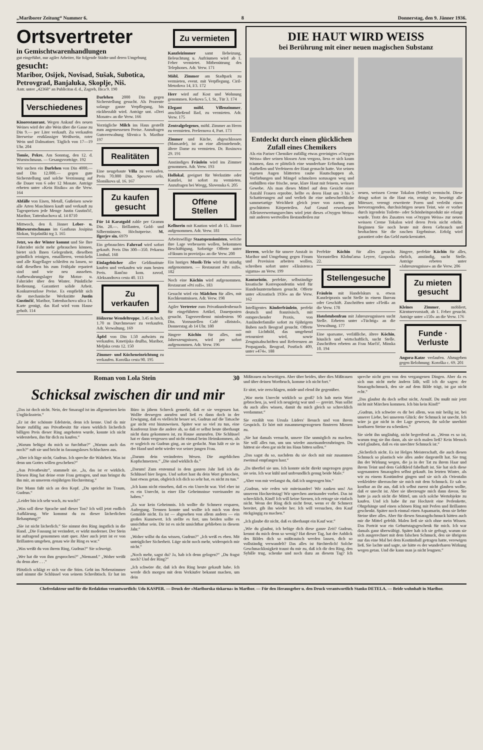„Mariborer Zeitung“ Nummer 6. 8 Donnerstag, den 9. Jänner 1936.
Ortsvertreter
in Gemischtwarenhandlungen
gut eingeführt, nur agiler Arbeiter, für folgende Städte und deren Umgebung gesucht:
Maribor, Osijek, Novisad, Sušak, Subotica, Petrovgrad, Banjaluka, Skoplje, Niš.
Antr. unter „42368“ an Publicitas d. d., Zagreb, Ilica 9. 190
Verschiedenes
Kinorestaurant. Wegen Ankauf des neuen Weines wird der alte Wein über die Gasse zu Din 9.— per Liter verkauft. Zu verkaufen literweise erstklassiger Weißwein, roter Wein und Dalmatiner. Täglich von 17—19 Uhr. 204
Tomše, Pekre. Am Sonntag, den 12. d. Wurstschmaus. — Gesangsvorträge. 192
Wir suchen ein Darlehen von Din 4000.— und Din 12.000.— gegen gute Sicherstellung und solche Verzinsung auf die Dauer von 6 oder 12 Monate. Anträge erbeten unter »Kein Risiko« an die Verw. 164
Abfälle von Eisen, Metall, Gußeisen sowie alle Arten Maschinen kauft und verkauft zu Tagespreisen jede Menge Justin Gustinčič, Maribor, Tattenbachova ul. 14 8710
Mittwoch, den 8. Jänner Leber- u. Blutwurstschmaus im Gasthaus Josipina Slokan, Vojašniški trg 3. 165
Jetzt, wo der Winter kommt und Sie Ihre Fahrräder nicht mehr gebrauchen können, bietet sich Ihnen Gelegenheit, dieselben gründlich reinigen, emaillieren, vernickeln und alle Kugellager schleifen zu lassen, so daß dieselben bis zum Frühjahr repariert sind und wie neu aussehen. Aufbewahrungslager für Motor- u. Fahrräder über den Winter. Pünktliche Bedienung. Garantiert solide Arbeit. Konkurrenzlose Preise. Es empfiehlt sich die mechanische Werkstätte Justin Gustinčič, Maribor, Tattenbachova ulica 14. Karte genügt, das Rad wird vom Hause geholt. 114
Darlehen 2000 Din gegen Sicherstellung gesucht. Als Prozente solange ganze Verpflegung, bis rückbezahlt wird. Anträge unt. »Drei Monate« an die Verw. 166
Vorzügliche Milch ins Haus gestellt zum angemessenen Preise. Anzufragen Gutsverwaltung Slivnica b. Maribor 197
Realitäten
Eine neugebaute Villa zu verkaufen. Preis 70.000 Din. Spesovo selo, Slomškova ul. 16. 167
Zu kaufen gesucht
Für 14 Karatgold zahle per Gramm Din. 28.—. Brillanten, Gold- und Silbermünzen. Höchstpreise. M. Ilgerjev sin. 6979
Ein gebrauchtes Fahrrad wird sofort gekauft. Preis Din 300—350. Pekarna Limbuš. 168
Einlagebücher aller Geldinstitute kaufen und verkaufen wir zum besten Preis. Bančno kom. zavod, Aleksandrova cesta 40. 113
Zu verkaufen
Hölzerne Wendeltreppe, 3.45 m hoch, 1.70 m Durchmesser zu verkaufen. Adr. Verwaltung. 169
Äpfel von Din 1.50 aufwärts zu verkaufen. Kmetijska družba, Maribor, Meljska cesta 12. 150
Zimmer- und Kücheneinrichtung zu verkaufen. Koroška cesta 90. 195
Zu vermieten
Kanzleizimmer samt Beheizung, Beleuchtung u. Aufräumen wird ab 1. Feber vermietet. Mitbenützung des Telephones. Adr. Verw. 171
Möbl. Zimmer am Stadtpark zu vermieten, event. mit Verpflegung. Ciril-Metodova 14, I/3. 172
Herr wird auf Kost und Wohnung genommen. Krekova 5, I. St., Tür 3. 174
Elegant möbl. Villenzimmer, anschließend Bad, zu vermieten. Adr. Verw. 175
Zentralgelegenes, möbl. Zimmer an Herrn zu vermieten. Prešernova 4, Part. 173
Zimmer und Küche, abgeschlossen (Mansarde), ist an eine alleinstehende, ältere Dame zu vermieten. Dr. Rosinova 29. 191
Anständiges Fräulein wird ins Zimmer genommen. Adr. Verw. 193
Hollokal, geeignet für Werkstätte oder Kanzlei, ist sofort zu vermieten. Anzufragen bei Wregg, Slovenska 6. 205
Offene Stellen
Kellnerin mit Kaution wird ab 15. Jänner aufgenommen. Adr. Verw. 181
Arbeitswillige Staatspensionisten, welche ihre Lage verbessern wollen, bekommen Beschäftigung. Sofortige Offerte unter »Fiksum in provizija« an die Verw. 200
Ein lustiges Musik-Trio wird für ständig aufgenommen. — Restaurant »Pri roži«. 182
Noch eine Köchin wird aufgenommen. Restaurant »Pri roži«. 183
Gesucht wird ein Mädchen für alles, mit Kochkenntnissen. Adr. Verw. 198
Agiler Vertreter zum Privatkundenbesuch für eingeführten Artikel, Dauerposten gesucht. Tagesverdienst mindestens 90 Din. Vorzustellen Café »Bristol«, Donnerstag ab 14 Uhr. 180
Jüngere Köchin für alles, mit Jahreszeugnissen, wird per sofort aufgenommen. Adr. Verw. 196
DIE HAUT WIRD WEISS
bei Berührung mit einer neuen magischen Substanz
Entdeckt durch einen glücklichen Zufall eines Chemikers
Als ein Pariser Chemiker zufällig etwas gereinigtes »Oxygen Weiss« über seinen blossen Arm vergoss, liess er sich kaum träumen, dass er plötzlich eine wunderbare Erfindung zum Aufhellen und Verfeinern der Haut gemacht hatte. Vor seinen eigenen Augen blätterten rauhe Hautschuppen ab, Verfärbungen und Mängel schmolzen sozusagen weg und enthüllten eine frische, neue, klare Haut mit feinem, weissen Gewebe. Als man dieses Mittel auf dem Gesicht einer Anzahl Frauen erprobte, hellte es deren Haut um 3 bis 5 Schattierungen auf und verlieh ihr eine unbeschreibliche sammetartige Weichheit gleich jener von zarten, gut geschützten Körperteilen. Auf Grund erworbenen Alleinverwertungsrechtes wird jetzt dieses »Oxygen Weiss« mit anderen wertvollen Bestandteilen zur
neuen, weissen Creme Tokalon (fettfrei) vermischt. Diese dringt sofort in die Haut ein, reinigt sie, beseitigt alle Mitesser, verengt erweiterte Poren und verleiht einen hervorragenden, durchsichtigen neuen Teint, wie er vorher durch irgendein Toilette- oder Schönheitsprodukt nie erlangt wurde. Trotz des Zusatzes von »Oxygen Weiss« zur neuen weissen Creme Tokalon wird deren Preis nicht erhöht. Beginnen Sie noch heute mit deren Gebrauch und beobachten Sie die raschen Ergebnisse. Erfolg wird garantiert oder das Geld zurückerstattet.
Herren, welche für unsere Anstalt in Maribor und Umgebung gegen Fixum und Provision arbeiten wollen, schreiben sofort unter »Eksistenca sigurna« an Verw. 199
Kontoristin, perfekte, selbständige kroatische Korrespondentin wird für Handelsunternehmen gesucht. Offerte unter »Kroatisch 1936« an die Verw. 162
Intelligentes Kinderfräulein, perfekt deutsch und französisch, mit entsprechender Praxis, von Ausländerfamilie sofort zu 6jährigem Buben nach Beograd gesucht. Offerte mit Lichtbild, das umgehend retourniert wird, sowie Zeugnisabschriften und Referenzen an Propaganda, Beograd, Postfach 409, unter »474«. 188
Perfekte Köchin für alles gesucht. Vorzustellen Klobučarna Leyrer, Gosposka 22.
Stellengesuche
Fräulein mit Handelskurs u. etwas Kanzleipraxis sucht Stelle in einem Bureau oder Geschäft. Zuschriften unter »Fleiß« an die Verw. 178
Hotelstubenfrau mit Jahreszeugnissen sucht Stelle. Erbeten unter »Tüchtig« an die Verwaltung. 177
Eine sparsame, verläßliche, ältere Köchin, häuslich und wirtschaftlich, sucht Stelle. Zuschriften erbeten an Frau Marčič, Minska 10. 194
Jüngere, perfekte Köchin für alles, ehrlich, anständig, sucht Stelle. Anträge erbeten unter »Jahreszeugnisse« an die Verw. 206
Zu mieten gesucht
Kleines Zimmer, möbliert, Kärntnervorstadt, ab 1. Feber gesucht. Anträge unter »150« an die Verw. 176
Funde · Verluste
Angora-Katze verlaufen. Abzugeben gegen Belohnung: Koroška c. 69. 201
Roman von Lola Stein 30
Schicksal zwischen dir und mir
„Das ist doch nicht. Nein, der Smaragd ist im allgemeinen kein Unglücksstein.“
„Er ist der schönste Edelstein, denn ich kenne. Und da mir heute zufällig aus Privatbesitz für einen wirklich lächerlich billigen Preis dieser Ring angeboten wurde, konnte ich nicht widerstehen, ihn für dich zu kaufen.“
„Warum belügst du mich so furchtbar?“ „Warum auch das noch?“ ruft sie und bricht in fassungsloses Schluchzen aus.
„Aber ich lüge nicht, Gudrun. Ich spreche die Wahrheit. Was ist denn um Gottes willen geschehen?“
„Aus Privatbesitz“, stammelt sie. „Ja, das ist er wirklich. Diesen Ring hat deine erste Frau getragen, und nun bringst du ihn mir, an unserem einjährigen Hochzeitstag.“
Der Mann faßt sich an den Kopf. „Du sprichst im Traum, Gudrun.“
„Leider bin ich sehr wach, zu wach!“
„Was soll diese Sprache und dieser Ton? Ich will jetzt endlich Aufklärung. Wie kommst du zu dieser lächerlichen Behauptung?“
„Sie ist nicht lächerlich.“ Sie nimmt den Ring ängstlich in die Hand. „Die Fassung ist verändert, er wirkt moderner. Der Stein ist aufragend genommen statt quer. Aber auch jetzt ist er von Brillanten umgeben, genau wie ihr Ring es war.“
„Was weißt du von ihrem Ring, Gudrun?“ Sie schweigt.
„Wer hat dir von ihm gesprochen?“ „Niemand.“ „Woher weißt du denn aber . . .“
Plötzlich schlägt er sich vor die Stirn. Geht ins Nebenzimmer und nimmt die Schlüssel von seinem Schreibtisch. Er hat im Büro in jähem Schreck gemerkt, daß er sie vergessen hat. Wollte deswegen anrufen und ließ es dann doch in der Erwägung, daß es vielleicht besser sei, Gudrun auf die Tatsache gar nicht erst hinzuweisen. Später war so viel zu tun, eine Konferenz löste die andere ab, so daß er selbst heute überhaupt nicht dazu gekommen ist, zu Hause anzurufen. Die Schlüssel hat er dann vergessen und nicht einmal beim Heimkommen, als er sogleich zu Gudrun ging, an sie gedacht. Nun hält er sie in der Hand und steht wieder vor seiner jungen Frau.
„Darum dein verändertes Wesen. Die angeblichen Kopfschmerzen.“ „Die sind wirklich da.“
„Darum! Zum erstenmal in dem ganzen Jahr ließ ich die Schlüssel hier liegen. Und sofort hast du dein Wort gebrochen, hast etwas getan, obgleich ich dich so sehr bat, es nicht zu tun.“
„Ich kann nicht einsehen, daß es ein Unrecht war. Viel eher ist es ein Unrecht, in einer Ehe Geheimnisse voreinander zu haben.“
„Es war kein Geheimnis. Ich wollte dir Schmerz ersparen, Aufregung. Trennen konnte und wollte ich mich von dem Gemälde nicht. Es ist — abgesehen von allem andern — ein großes Kunstwert. Ich stellte es fort, uns beiden sollte es unsichtbar sein. Dir ist es nicht unsichtbar geblieben in diesem Jahr.“
„Woher willst du das wissen, Gudrun?“ „Ich weiß es eben. Mit untrüglicher Sicherheit. Lüge nicht noch mehr, widersprich mir nicht.“
„Noch mehr, sagst du? Ja, hab ich denn gelogen?“ „Du fragst noch? Und der Ring?“
„Ich schwöre dir, daß ich den Ring heute gekauft habe. Ich werde dich morgen mit dem Verkäufer bekannt machen, um dein
Mißtrauen zu beseitigen. Aber über beides, über dies Mißtrauen und über deinen Wortbruch, komme ich nicht fort.“
Er sitzt, wie zerschlagen, müde und elend ihr gegenüber.
„War mein Unrecht wirklich so groß? Ich hab mein Wort gebrochen, ja, weil ich neugierig war und — gereizt. Nun sollst du auch alles wissen, damit du mich gleich so schrecklich verdammst.“
Sie erzählt von Ursula Lüders' Besuch und von ihrem Gespräch. Er hört mit zusammengezogenen finsteren Mienen zu.
„Sie hat damals versucht, unsere Ehe unmöglich zu machen. Sie will alles tun, um uns wieder auseinanderzubringen. Du hättest sie eben gar nicht ins Haus bitten sollen.“
„Das sagst du so, nachdem du sie doch mit mir zusammen zweimal empfangen hast.“
„Da überfiel sie uns. Ich konnte nicht direkt ungezogen gegen sie sein. Ich war kühl und unfreundlich genug beide Male.“
„Aber von mir verlangst du, daß ich ungezogen bin.“
„Gudrun, wie reden wir miteinander! Wir zanken uns! An unserem Hochzeitstag! Wir sprechen aneinander vorbei. Das ist schrecklich, Kind! Ich will keine Szenen, ich ertrage sie einfach nicht. Wenn der Ring dich nicht freut, wenn er dir Schmerz bereitet, gib ihn wieder her. Ich will versuchen, den Kauf rückgängig zu machen.“
„Ich glaube dir nicht, daß es überhaupt ein Kauf war.“
„Wie du glaubst, ich belüge dich diese ganze Zeit? Gudrun, kennst du mich denn so wenig? Hat dieser Tag, hat der Anblick des Bildes dich so mißtrauisch werden lassen, dich so vollständig verwandelt? Das alles ist fürchterlich! Solche Geschmacklosigkeit traust du mir zu, daß ich dir den Ring, den Sybille trug, schenke und noch dazu an diesem Tag? Ich spreche nicht gern von den vergangenen Dingen. Aber da es sich nun nicht mehr ändern läßt, will ich dir sagen: der Smaragdschmuck, den sie auf dem Bilde trägt, ist gar nicht echt.“
„Das glaubst du doch selbst nicht, Arnulf. Du mußt mir jetzt nicht mit Märchen kommen. Ich bin kein Kind!“
„Gudrun, ich schwöre es dir bei allem, was mir heilig ist, bei unserer Liebe, bei unserem Glück: der Schmuck ist unecht. Ich wäre ja gar nicht in der Lage gewesen, ihr solche unerhört kostbaren Steine zu schenken.“
Sie sieht ihn ungläubig, nicht begreifend an. „Wenn es so ist, warum trug sie ihn dann, als sie sich malen ließ? Kein Mensch wird glauben, daß es ein unechter Schmuck ist.“
„Sicherlich nicht. Es ist Helges Meisterschaft, die auch diesen Schmuck so plastisch wie alles ander dargestellt hat. Sie trug ihn der Wirkung wegen, die ja in der Tat zu ihrem Haar und ihrem Teint und dem Goldkleid fabelhaft ist. Sie hat sich diese sogenannten Smaragden selbst gekauft. Im letzten Winter, als wir zu einem Kostümfest gingen und sie sich als Orientalin verkleidete überraschte sie mich mit dem Schmuck. Er sah so kostbar an ihr aus, daß ich selbst zuerst nicht glauben wollte, daß er unecht ist. Aber sie überzeugte mich dann davon. Sie hatte ja auch nicht die Mittel, um sich solche Wertobjekte zu kaufen. Und ich habe ihr zur Hochzeit eine Perlenkette, Ohrgehänge und einen schönen Ring mit Perlen und Brillanten geschenkt. Später noch einmal einen Aquamarin, denn sie liebte Steine über alles. Aber für diesen Smaragdschmuck hätten auch mir die Mittel gefehlt. Malen ließ sie sich ohne mein Wissen. Das Porträt war ein Geburtstagsgeschenk für mich. Ich war damals ganz überwältigt. Später hab ich sie gefragt, warum sie sich ausgerechnet mit dem falschen Schmuck, den sie übrigens nur das eine Mal bei dem Kostümball getragen hatte, verewigen ließ. Sie lachte und sagte, sie hätte es der wunderbaren Wirkung wegen getan. Und die kann man ja nicht leugnen.“
Chefredakteur und für die Redaktion verantwortlich: Udo KASPER. — Druck der »Mariborska tiskarna« in Maribor. — Für den Herausgeber u. den Druck verantwortlich Stanko DETELA. — Beide wohnhaft in Maribor.